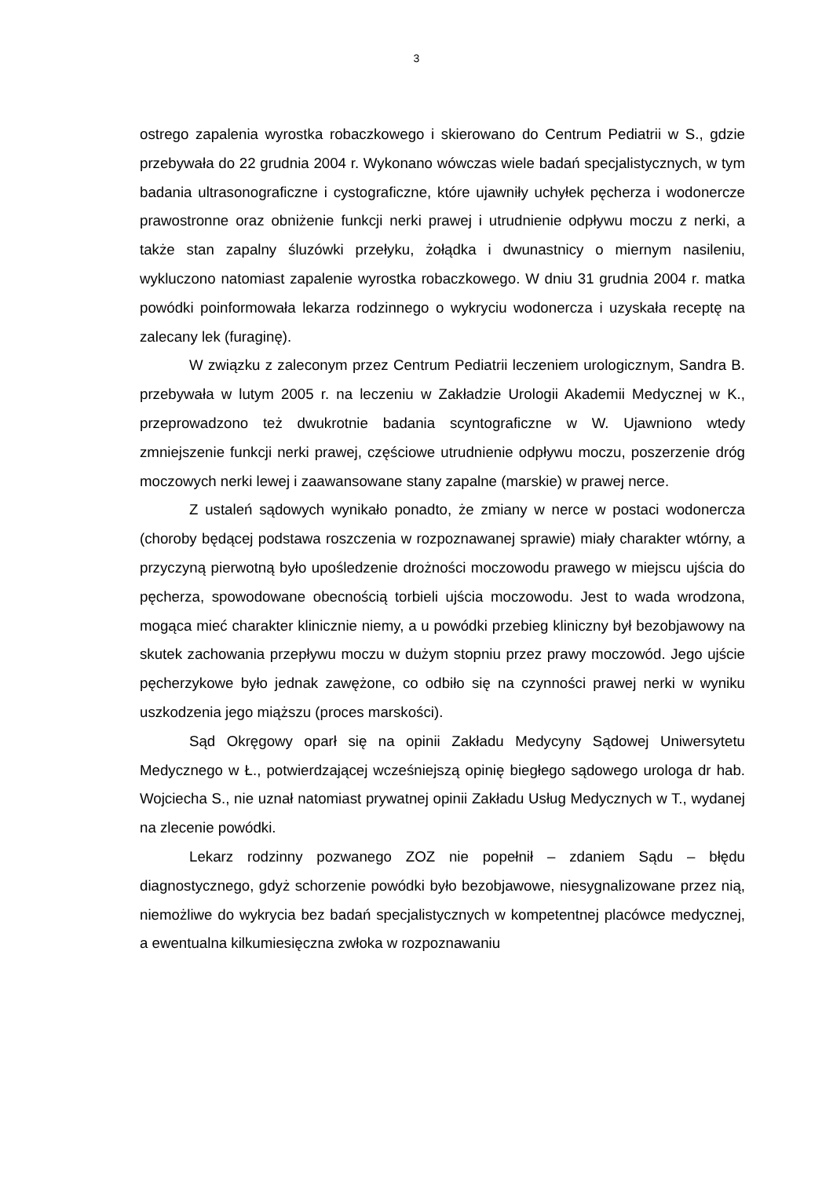3
ostrego zapalenia wyrostka robaczkowego i skierowano do Centrum Pediatrii w S., gdzie przebywała do 22 grudnia 2004 r. Wykonano wówczas wiele badań specjalistycznych, w tym badania ultrasonograficzne i cystograficzne, które ujawniły uchyłek pęcherza i wodonercze prawostronne oraz obniżenie funkcji nerki prawej i utrudnienie odpływu moczu z nerki, a także stan zapalny śluzówki przełyku, żołądka i dwunastnicy o miernym nasileniu, wykluczono natomiast zapalenie wyrostka robaczkowego. W dniu 31 grudnia 2004 r. matka powódki poinformowała lekarza rodzinnego o wykryciu wodonercza i uzyskała receptę na zalecany lek (furaginę).
W związku z zaleconym przez Centrum Pediatrii leczeniem urologicznym, Sandra B. przebywała w lutym 2005 r. na leczeniu w Zakładzie Urologii Akademii Medycznej w K., przeprowadzono też dwukrotnie badania scyntograficzne w W. Ujawniono wtedy zmniejszenie funkcji nerki prawej, częściowe utrudnienie odpływu moczu, poszerzenie dróg moczowych nerki lewej i zaawansowane stany zapalne (marskie) w prawej nerce.
Z ustaleń sądowych wynikało ponadto, że zmiany w nerce w postaci wodonercza (choroby będącej podstawa roszczenia w rozpoznawanej sprawie) miały charakter wtórny, a przyczyną pierwotną było upośledzenie drożności moczowodu prawego w miejscu ujścia do pęcherza, spowodowane obecnością torbieli ujścia moczowodu. Jest to wada wrodzona, mogąca mieć charakter klinicznie niemy, a u powódki przebieg kliniczny był bezobjawowy na skutek zachowania przepływu moczu w dużym stopniu przez prawy moczowód. Jego ujście pęcherzykowe było jednak zawężone, co odbiło się na czynności prawej nerki w wyniku uszkodzenia jego miąższu (proces marskości).
Sąd Okręgowy oparł się na opinii Zakładu Medycyny Sądowej Uniwersytetu Medycznego w Ł., potwierdzającej wcześniejszą opinię biegłego sądowego urologa dr hab. Wojciecha S., nie uznał natomiast prywatnej opinii Zakładu Usług Medycznych w T., wydanej na zlecenie powódki.
Lekarz rodzinny pozwanego ZOZ nie popełnił – zdaniem Sądu – błędu diagnostycznego, gdyż schorzenie powódki było bezobjawowe, niesygnalizowane przez nią, niemożliwe do wykrycia bez badań specjalistycznych w kompetentnej placówce medycznej, a ewentualna kilkumiesięczna zwłoka w rozpoznawaniu